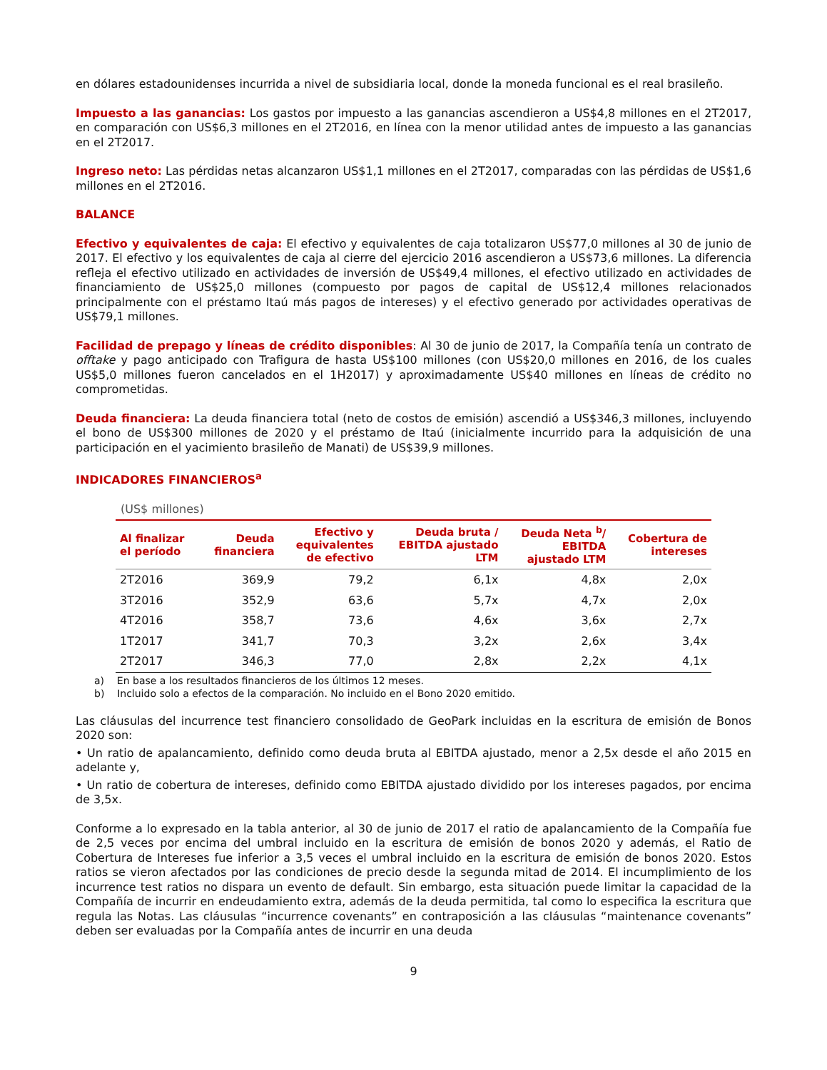en dólares estadounidenses incurrida a nivel de subsidiaria local, donde la moneda funcional es el real brasileño.
Impuesto a las ganancias: Los gastos por impuesto a las ganancias ascendieron a US$4,8 millones en el 2T2017, en comparación con US$6,3 millones en el 2T2016, en línea con la menor utilidad antes de impuesto a las ganancias en el 2T2017.
Ingreso neto: Las pérdidas netas alcanzaron US$1,1 millones en el 2T2017, comparadas con las pérdidas de US$1,6 millones en el 2T2016.
BALANCE
Efectivo y equivalentes de caja: El efectivo y equivalentes de caja totalizaron US$77,0 millones al 30 de junio de 2017. El efectivo y los equivalentes de caja al cierre del ejercicio 2016 ascendieron a US$73,6 millones. La diferencia refleja el efectivo utilizado en actividades de inversión de US$49,4 millones, el efectivo utilizado en actividades de financiamiento de US$25,0 millones (compuesto por pagos de capital de US$12,4 millones relacionados principalmente con el préstamo Itaú más pagos de intereses) y el efectivo generado por actividades operativas de US$79,1 millones.
Facilidad de prepago y líneas de crédito disponibles: Al 30 de junio de 2017, la Compañía tenía un contrato de offtake y pago anticipado con Trafigura de hasta US$100 millones (con US$20,0 millones en 2016, de los cuales US$5,0 millones fueron cancelados en el 1H2017) y aproximadamente US$40 millones en líneas de crédito no comprometidas.
Deuda financiera: La deuda financiera total (neto de costos de emisión) ascendió a US$346,3 millones, incluyendo el bono de US$300 millones de 2020 y el préstamo de Itaú (inicialmente incurrido para la adquisición de una participación en el yacimiento brasileño de Manati) de US$39,9 millones.
INDICADORES FINANCIEROS<sup>a</sup>
(US$ millones)
| Al finalizar el período | Deuda financiera | Efectivo y equivalentes de efectivo | Deuda bruta / EBITDA ajustado LTM | Deuda Neta <sup>b</sup>/ EBITDA ajustado LTM | Cobertura de intereses |
| --- | --- | --- | --- | --- | --- |
| 2T2016 | 369,9 | 79,2 | 6,1x | 4,8x | 2,0x |
| 3T2016 | 352,9 | 63,6 | 5,7x | 4,7x | 2,0x |
| 4T2016 | 358,7 | 73,6 | 4,6x | 3,6x | 2,7x |
| 1T2017 | 341,7 | 70,3 | 3,2x | 2,6x | 3,4x |
| 2T2017 | 346,3 | 77,0 | 2,8x | 2,2x | 4,1x |
a) En base a los resultados financieros de los últimos 12 meses.
b) Incluido solo a efectos de la comparación. No incluido en el Bono 2020 emitido.
Las cláusulas del incurrence test financiero consolidado de GeoPark incluidas en la escritura de emisión de Bonos 2020 son:
• Un ratio de apalancamiento, definido como deuda bruta al EBITDA ajustado, menor a 2,5x desde el año 2015 en adelante y,
• Un ratio de cobertura de intereses, definido como EBITDA ajustado dividido por los intereses pagados, por encima de 3,5x.
Conforme a lo expresado en la tabla anterior, al 30 de junio de 2017 el ratio de apalancamiento de la Compañía fue de 2,5 veces por encima del umbral incluido en la escritura de emisión de bonos 2020 y además, el Ratio de Cobertura de Intereses fue inferior a 3,5 veces el umbral incluido en la escritura de emisión de bonos 2020. Estos ratios se vieron afectados por las condiciones de precio desde la segunda mitad de 2014. El incumplimiento de los incurrence test ratios no dispara un evento de default. Sin embargo, esta situación puede limitar la capacidad de la Compañía de incurrir en endeudamiento extra, además de la deuda permitida, tal como lo especifica la escritura que regula las Notas. Las cláusulas “incurrence covenants” en contraposición a las cláusulas “maintenance covenants” deben ser evaluadas por la Compañía antes de incurrir en una deuda
9